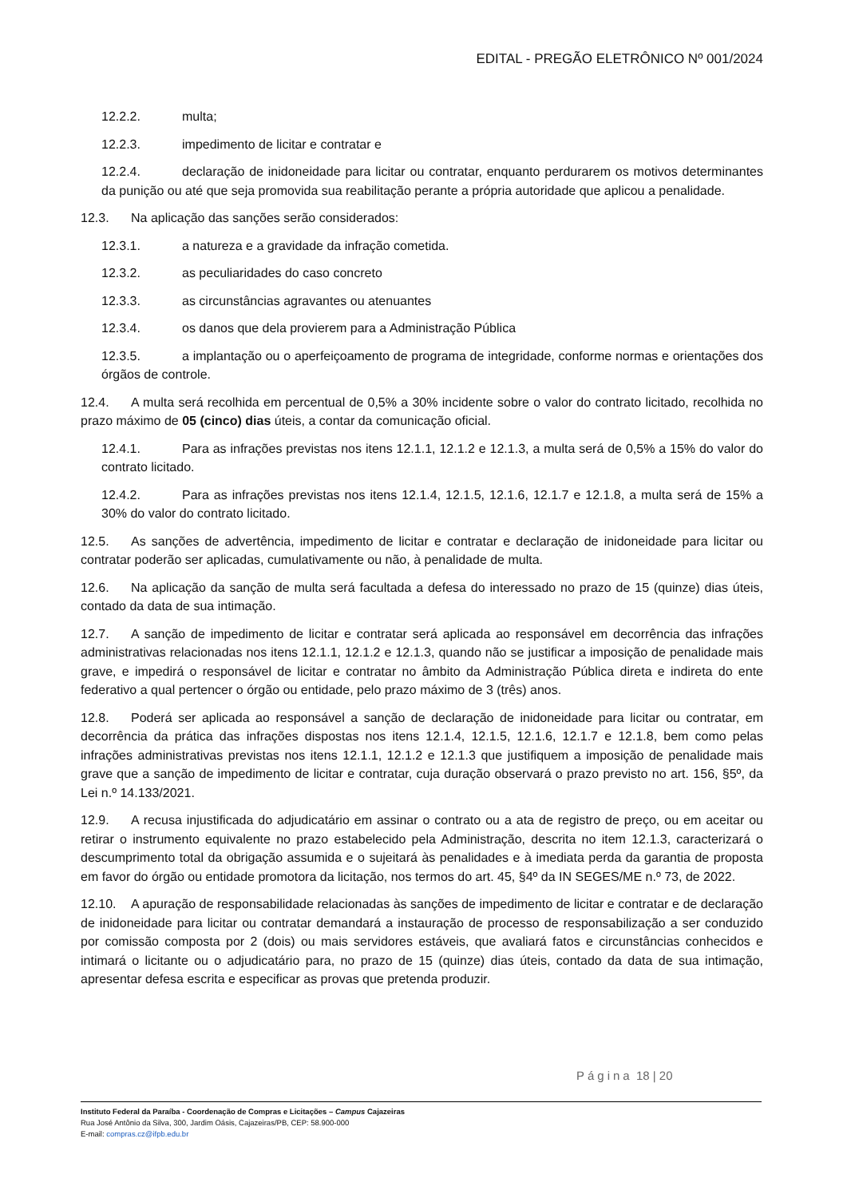EDITAL - PREGÃO ELETRÔNICO Nº 001/2024
12.2.2. multa;
12.2.3. impedimento de licitar e contratar e
12.2.4. declaração de inidoneidade para licitar ou contratar, enquanto perdurarem os motivos determinantes da punição ou até que seja promovida sua reabilitação perante a própria autoridade que aplicou a penalidade.
12.3. Na aplicação das sanções serão considerados:
12.3.1. a natureza e a gravidade da infração cometida.
12.3.2. as peculiaridades do caso concreto
12.3.3. as circunstâncias agravantes ou atenuantes
12.3.4. os danos que dela provierem para a Administração Pública
12.3.5. a implantação ou o aperfeiçoamento de programa de integridade, conforme normas e orientações dos órgãos de controle.
12.4. A multa será recolhida em percentual de 0,5% a 30% incidente sobre o valor do contrato licitado, recolhida no prazo máximo de 05 (cinco) dias úteis, a contar da comunicação oficial.
12.4.1. Para as infrações previstas nos itens 12.1.1, 12.1.2 e 12.1.3, a multa será de 0,5% a 15% do valor do contrato licitado.
12.4.2. Para as infrações previstas nos itens 12.1.4, 12.1.5, 12.1.6, 12.1.7 e 12.1.8, a multa será de 15% a 30% do valor do contrato licitado.
12.5. As sanções de advertência, impedimento de licitar e contratar e declaração de inidoneidade para licitar ou contratar poderão ser aplicadas, cumulativamente ou não, à penalidade de multa.
12.6. Na aplicação da sanção de multa será facultada a defesa do interessado no prazo de 15 (quinze) dias úteis, contado da data de sua intimação.
12.7. A sanção de impedimento de licitar e contratar será aplicada ao responsável em decorrência das infrações administrativas relacionadas nos itens 12.1.1, 12.1.2 e 12.1.3, quando não se justificar a imposição de penalidade mais grave, e impedirá o responsável de licitar e contratar no âmbito da Administração Pública direta e indireta do ente federativo a qual pertencer o órgão ou entidade, pelo prazo máximo de 3 (três) anos.
12.8. Poderá ser aplicada ao responsável a sanção de declaração de inidoneidade para licitar ou contratar, em decorrência da prática das infrações dispostas nos itens 12.1.4, 12.1.5, 12.1.6, 12.1.7 e 12.1.8, bem como pelas infrações administrativas previstas nos itens 12.1.1, 12.1.2 e 12.1.3 que justifiquem a imposição de penalidade mais grave que a sanção de impedimento de licitar e contratar, cuja duração observará o prazo previsto no art. 156, §5º, da Lei n.º 14.133/2021.
12.9. A recusa injustificada do adjudicatário em assinar o contrato ou a ata de registro de preço, ou em aceitar ou retirar o instrumento equivalente no prazo estabelecido pela Administração, descrita no item 12.1.3, caracterizará o descumprimento total da obrigação assumida e o sujeitará às penalidades e à imediata perda da garantia de proposta em favor do órgão ou entidade promotora da licitação, nos termos do art. 45, §4º da IN SEGES/ME n.º 73, de 2022.
12.10. A apuração de responsabilidade relacionadas às sanções de impedimento de licitar e contratar e de declaração de inidoneidade para licitar ou contratar demandará a instauração de processo de responsabilização a ser conduzido por comissão composta por 2 (dois) ou mais servidores estáveis, que avaliará fatos e circunstâncias conhecidos e intimará o licitante ou o adjudicatário para, no prazo de 15 (quinze) dias úteis, contado da data de sua intimação, apresentar defesa escrita e especificar as provas que pretenda produzir.
Página 18 | 20
Instituto Federal da Paraíba - Coordenação de Compras e Licitações – Campus Cajazeiras
Rua José Antônio da Silva, 300, Jardim Oásis, Cajazeiras/PB, CEP: 58.900-000
E-mail: compras.cz@ifpb.edu.br